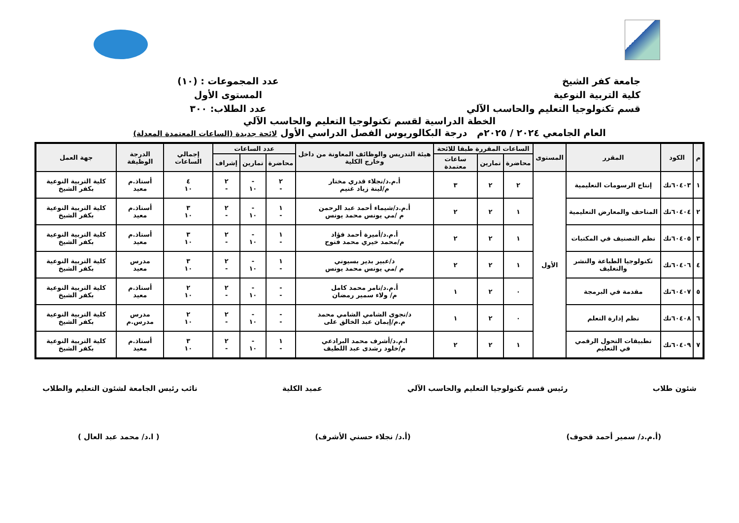جامعة كفر الشيخ
كلية التربية النوعية
قسم تكنولوجيا التعليم والحاسب الآلي
عدد المجموعات : (١٠)
المستوى الأول
عدد الطلاب: ٣٠٠
الخطة الدراسية لقسم تكنولوجيا التعليم والحاسب الآلي
العام الجامعي ٢٠٢٤ / ٢٠٢٥م درجة البكالوريوس الفصل الدراسي الأول لائحة جديدة (الساعات المعتمدة المعدلة)
| م | الكود | المقرر | المستوى | الساعات المقررة طبقا للائحة | | | هيئة التدريس والوظائف المعاونة من داخل وخارج الكلية | عدد الساعات | | | إجمالي الساعات | الدرجة الوظيفة | جهة العمل |
| --- | --- | --- | --- | --- | --- | --- | --- | --- | --- | --- | --- | --- | --- |
| | | | | محاضرة | تمارين | ساعات معتمدة | | محاضرة | تمارين | إشراف | | | |
| ١ | ٦٠٤٠٣تك | إنتاج الرسومات التعليمية | الأول | ٢ | ٢ | ٣ | أ.م.د/نجلاء قدري مختار م/لينة زياد غنيم | ٢ - | - ١٠ | ٢ - | ٤ ١٠ | أستاذ.م معيد | كلية التربية النوعية بكفر الشيخ |
| ٢ | ٦٠٤٠٤تك | المتاحف والمعارض التعليمية | | ١ | ٢ | ٢ | أ.م.د/شيماء أحمد عبد الرحمن م /مي يونس محمد يونس | ١ - | - ١٠ | ٢ - | ٣ ١٠ | أستاذ.م معيد | كلية التربية النوعية بكفر الشيخ |
| ٣ | ٦٠٤٠٥تك | نظم التصنيف في المكتبات | | ١ | ٢ | ٢ | أ.م.د/أميرة أحمد فؤاد م/محمد خيري محمد فتوح | ١ - | - ١٠ | ٢ - | ٣ ١٠ | أستاذ.م معيد | كلية التربية النوعية بكفر الشيخ |
| ٤ | ٦٠٤٠٦تك | تكنولوجيا الطباعة والنشر والتغليف | | ١ | ٢ | ٢ | د/عبير بدير بسيوني م /مي يونس محمد يونس | ١ - | - ١٠ | ٢ - | ٣ ١٠ | مدرس معيد | كلية التربية النوعية بكفر الشيخ |
| ٥ | ٦٠٤٠٧تك | مقدمة في البرمجة | | ٠ | ٢ | ١ | أ.م.د/تامر محمد كامل م/ ولاء سمير رمضان | - - | - ١٠ | ٢ - | ٢ ١٠ | أستاذ.م معيد | كلية التربية النوعية بكفر الشيخ |
| ٦ | ٦٠٤٠٨تك | نظم إدارة التعلم | | ٠ | ٢ | ١ | د/نجوى الشامي الشامي محمد م.م/إيمان عبد الخالق على | - - | - ١٠ | ٢ - | ٢ ١٠ | مدرس مدرس.م | كلية التربية النوعية بكفر الشيخ |
| ٧ | ٦٠٤٠٩تك | تطبيقات التحول الرقمي في التعليم | | ١ | ٢ | ٢ | ا.م.د/أشرف محمد البرادعي م/خلود رشدى عبد اللطيف | ١ - | - ١٠ | ٢ - | ٣ ١٠ | أستاذ.م معيد | كلية التربية النوعية بكفر الشيخ |
شئون طلاب رئيس قسم تكنولوجيا التعليم والحاسب الآلي عميد الكلية نائب رئيس الجامعة لشئون التعليم والطلاب
(أ.م.د/ سمير أحمد قحوف) (أ.د/ نجلاء حسني الأشرف) ( ا.د/ محمد عبد العال )